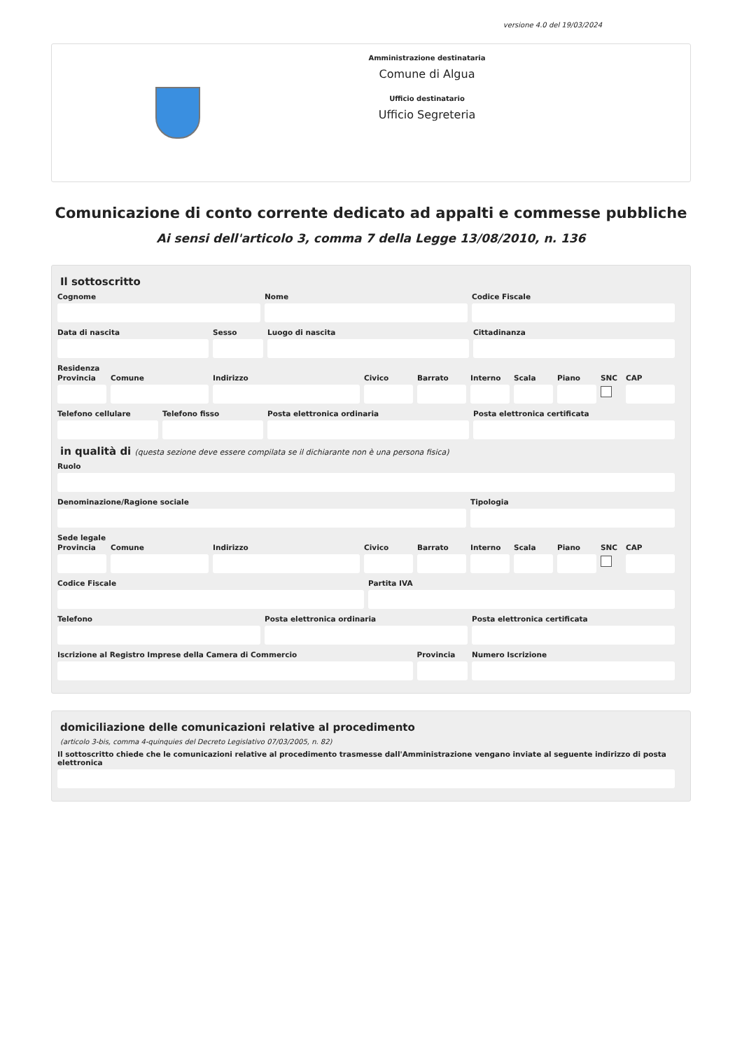versione 4.0 del 19/03/2024
Amministrazione destinataria
Comune di Algua
Ufficio destinatario
Ufficio Segreteria
Comunicazione di conto corrente dedicato ad appalti e commesse pubbliche
Ai sensi dell'articolo 3, comma 7 della Legge 13/08/2010, n. 136
Il sottoscritto
Cognome Nome Codice Fiscale
Data di nascita Sesso Luogo di nascita Cittadinanza
Residenza
Provincia Comune Indirizzo Civico Barrato Interno Scala Piano SNC CAP
Telefono cellulare Telefono fisso Posta elettronica ordinaria Posta elettronica certificata
in qualità di (questa sezione deve essere compilata se il dichiarante non è una persona fisica)
Ruolo
Denominazione/Ragione sociale Tipologia
Sede legale
Provincia Comune Indirizzo Civico Barrato Interno Scala Piano SNC CAP
Codice Fiscale Partita IVA
Telefono Posta elettronica ordinaria Posta elettronica certificata
Iscrizione al Registro Imprese della Camera di Commercio
Provincia Numero Iscrizione
domiciliazione delle comunicazioni relative al procedimento
(articolo 3-bis, comma 4-quinquies del Decreto Legislativo 07/03/2005, n. 82)
Il sottoscritto chiede che le comunicazioni relative al procedimento trasmesse dall'Amministrazione vengano inviate al seguente indirizzo di posta elettronica